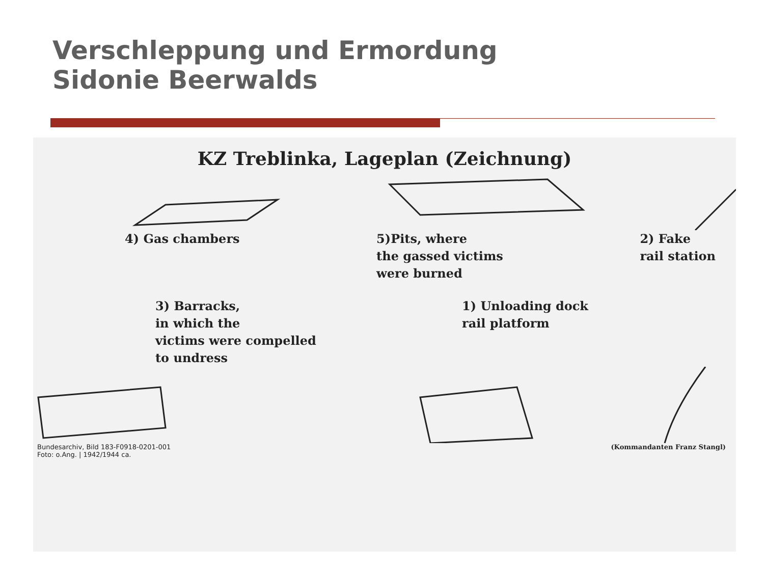Verschleppung und Ermordung
Sidonie Beerwalds
KZ Treblinka, Lageplan (Zeichnung)
4) Gas chambers 5)Pits, where
the gassed victims
were burned
2) Fake
rail station
3) Barracks,
in which the
victims were compelled
to undress
1) Unloading dock
rail platform
Bundesarchiv, Bild 183-F0918-0201-001
Foto: o.Ang. | 1942/1944 ca.
(Kommandanten Franz Stangl)